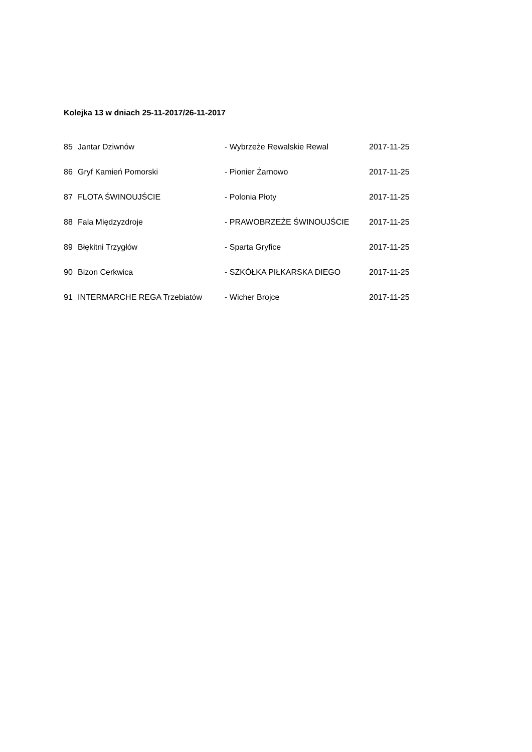Kolejka 13 w dniach 25-11-2017/26-11-2017
| 85 | Jantar Dziwnów | - Wybrzeże Rewalskie Rewal | 2017-11-25 |
| 86 | Gryf Kamień Pomorski | - Pionier Żarnowo | 2017-11-25 |
| 87 | FLOTA ŚWINOUJŚCIE | - Polonia Płoty | 2017-11-25 |
| 88 | Fala Międzyzdroje | - PRAWOBRZEŻE ŚWINOUJŚCIE | 2017-11-25 |
| 89 | Błękitni Trzygłów | - Sparta Gryfice | 2017-11-25 |
| 90 | Bizon Cerkwica | - SZKÓŁKA PIŁKARSKA DIEGO | 2017-11-25 |
| 91 | INTERMARCHE REGA Trzebiatów | - Wicher Brojce | 2017-11-25 |